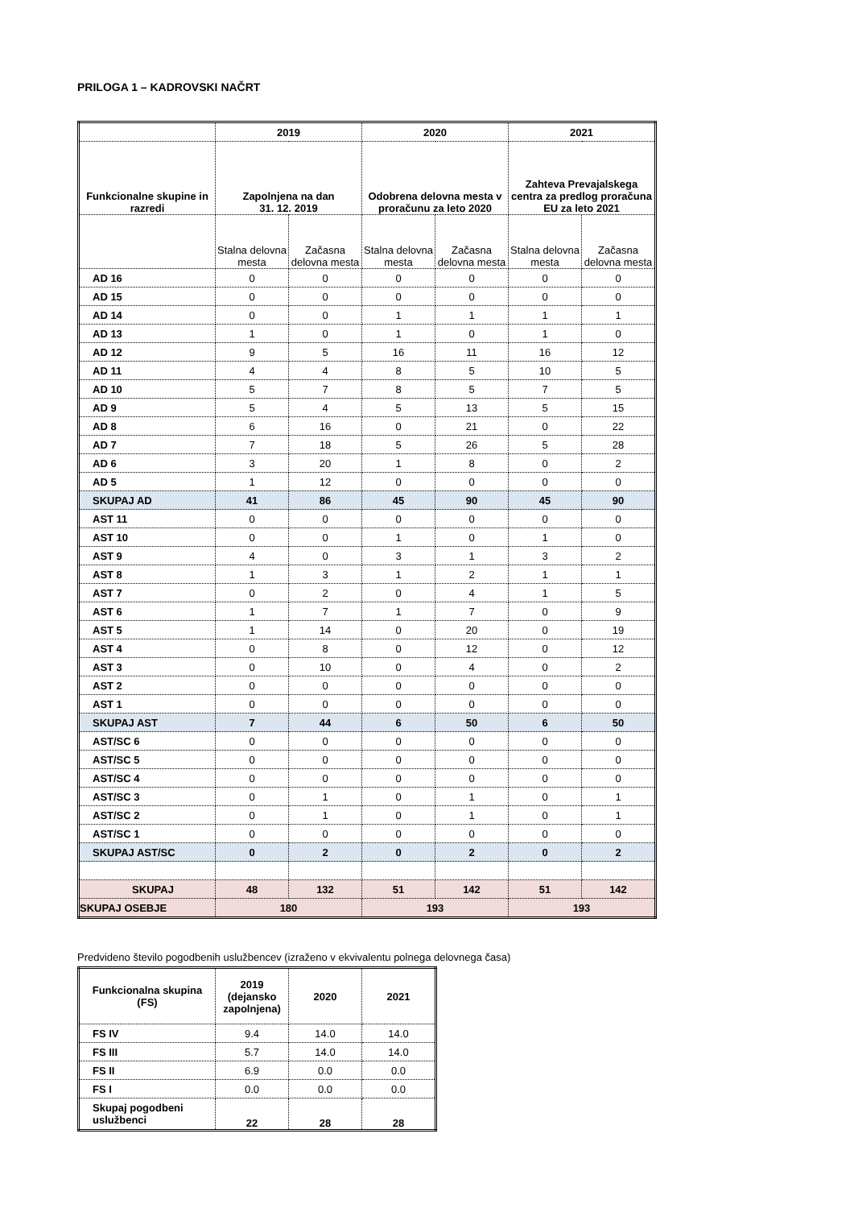PRILOGA 1 – KADROVSKI NAČRT
| | 2019 | | 2020 | | 2021 | |
| --- | --- | --- | --- | --- | --- | --- |
| Funkcionalne skupine in razredi | Zapolnjena na dan 31. 12. 2019 | | Odobrena delovna mesta v proračunu za leto 2020 | | Zahteva Prevajalskega centra za predlog proračuna EU za leto 2021 | |
| | Stalna delovna mesta | Začasna delovna mesta | Stalna delovna mesta | Začasna delovna mesta | Stalna delovna mesta | Začasna delovna mesta |
| AD 16 | 0 | 0 | 0 | 0 | 0 | 0 |
| AD 15 | 0 | 0 | 0 | 0 | 0 | 0 |
| AD 14 | 0 | 0 | 1 | 1 | 1 | 1 |
| AD 13 | 1 | 0 | 1 | 0 | 1 | 0 |
| AD 12 | 9 | 5 | 16 | 11 | 16 | 12 |
| AD 11 | 4 | 4 | 8 | 5 | 10 | 5 |
| AD 10 | 5 | 7 | 8 | 5 | 7 | 5 |
| AD 9 | 5 | 4 | 5 | 13 | 5 | 15 |
| AD 8 | 6 | 16 | 0 | 21 | 0 | 22 |
| AD 7 | 7 | 18 | 5 | 26 | 5 | 28 |
| AD 6 | 3 | 20 | 1 | 8 | 0 | 2 |
| AD 5 | 1 | 12 | 0 | 0 | 0 | 0 |
| SKUPAJ AD | 41 | 86 | 45 | 90 | 45 | 90 |
| AST 11 | 0 | 0 | 0 | 0 | 0 | 0 |
| AST 10 | 0 | 0 | 1 | 0 | 1 | 0 |
| AST 9 | 4 | 0 | 3 | 1 | 3 | 2 |
| AST 8 | 1 | 3 | 1 | 2 | 1 | 1 |
| AST 7 | 0 | 2 | 0 | 4 | 1 | 5 |
| AST 6 | 1 | 7 | 1 | 7 | 0 | 9 |
| AST 5 | 1 | 14 | 0 | 20 | 0 | 19 |
| AST 4 | 0 | 8 | 0 | 12 | 0 | 12 |
| AST 3 | 0 | 10 | 0 | 4 | 0 | 2 |
| AST 2 | 0 | 0 | 0 | 0 | 0 | 0 |
| AST 1 | 0 | 0 | 0 | 0 | 0 | 0 |
| SKUPAJ AST | 7 | 44 | 6 | 50 | 6 | 50 |
| AST/SC 6 | 0 | 0 | 0 | 0 | 0 | 0 |
| AST/SC 5 | 0 | 0 | 0 | 0 | 0 | 0 |
| AST/SC 4 | 0 | 0 | 0 | 0 | 0 | 0 |
| AST/SC 3 | 0 | 1 | 0 | 1 | 0 | 1 |
| AST/SC 2 | 0 | 1 | 0 | 1 | 0 | 1 |
| AST/SC 1 | 0 | 0 | 0 | 0 | 0 | 0 |
| SKUPAJ AST/SC | 0 | 2 | 0 | 2 | 0 | 2 |
| SKUPAJ | 48 | 132 | 51 | 142 | 51 | 142 |
| SKUPAJ OSEBJE | 180 | | 193 | | 193 | |
Predvideno število pogodbenih uslužbencev (izraženo v ekvivalentu polnega delovnega časa)
| Funkcionalna skupina (FS) | 2019 (dejansko zapolnjena) | 2020 | 2021 |
| --- | --- | --- | --- |
| FS IV | 9.4 | 14.0 | 14.0 |
| FS III | 5.7 | 14.0 | 14.0 |
| FS II | 6.9 | 0.0 | 0.0 |
| FS I | 0.0 | 0.0 | 0.0 |
| Skupaj pogodbeni uslužbenci | 22 | 28 | 28 |